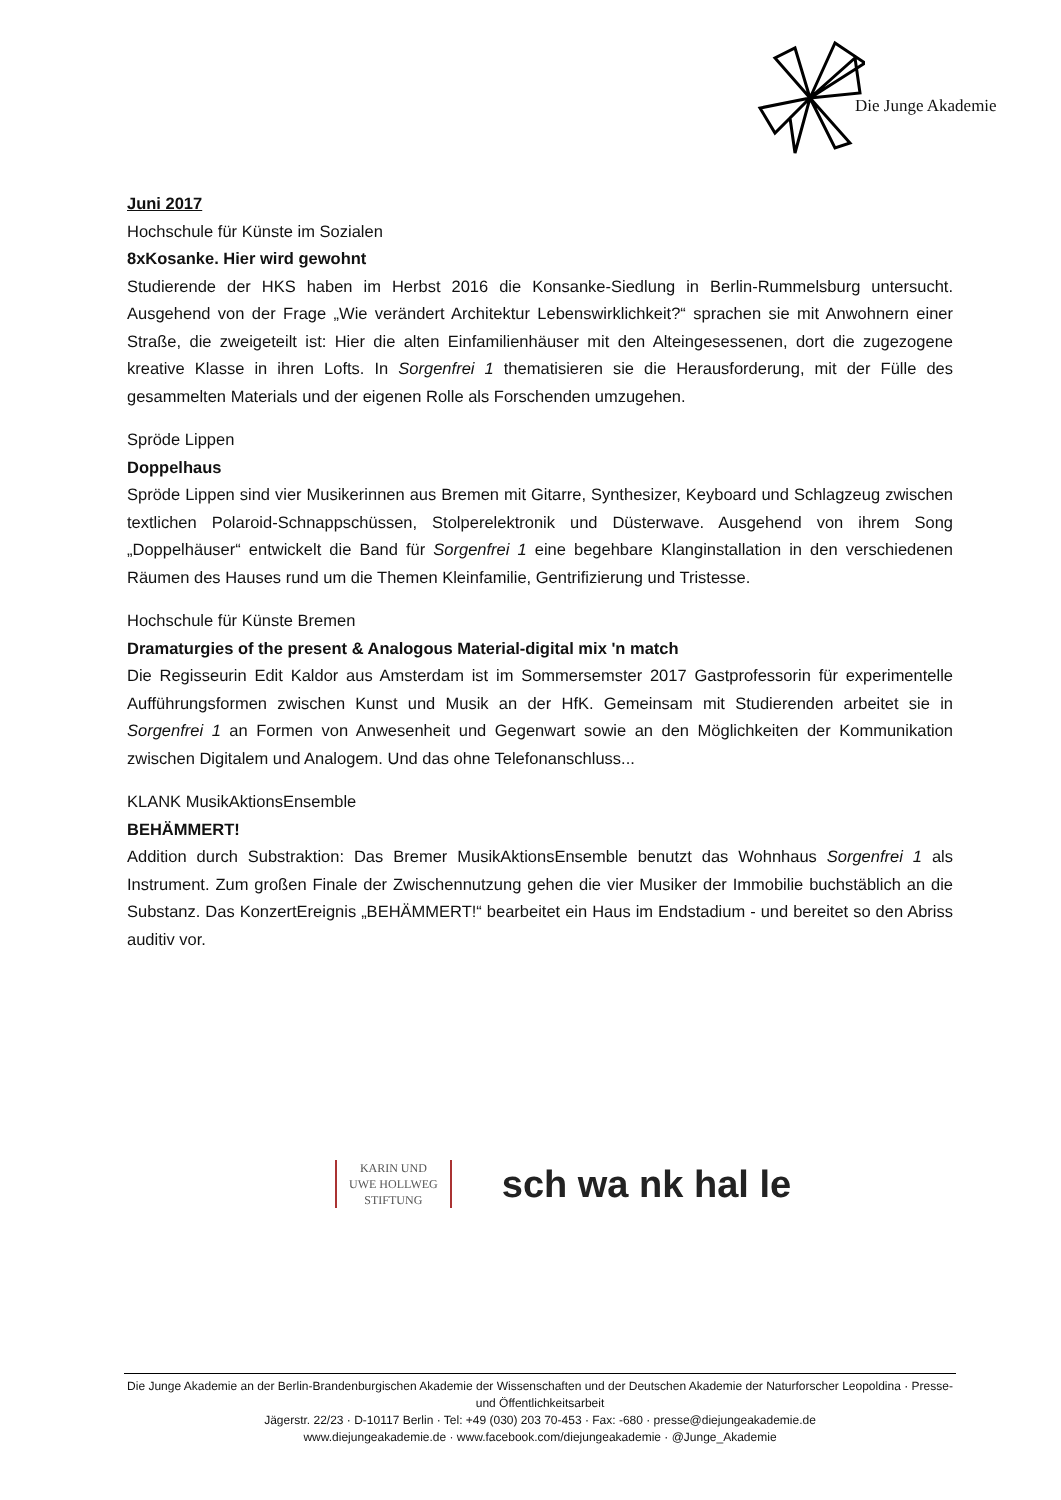Die Junge Akademie
Juni 2017
Hochschule für Künste im Sozialen
8xKosanke. Hier wird gewohnt
Studierende der HKS haben im Herbst 2016 die Konsanke-Siedlung in Berlin-Rummelsburg untersucht. Ausgehend von der Frage „Wie verändert Architektur Lebenswirklichkeit?“ sprachen sie mit Anwohnern einer Straße, die zweigeteilt ist: Hier die alten Einfamilienhäuser mit den Alteingesessenen, dort die zugezogene kreative Klasse in ihren Lofts. In Sorgenfrei 1 thematisieren sie die Herausforderung, mit der Fülle des gesammelten Materials und der eigenen Rolle als Forschenden umzugehen.
Spröde Lippen
Doppelhaus
Spröde Lippen sind vier Musikerinnen aus Bremen mit Gitarre, Synthesizer, Keyboard und Schlagzeug zwischen textlichen Polaroid-Schnappschüssen, Stolperelektronik und Düsterwave. Ausgehend von ihrem Song „Doppelhäuser“ entwickelt die Band für Sorgenfrei 1 eine begehbare Klanginstallation in den verschiedenen Räumen des Hauses rund um die Themen Kleinfamilie, Gentrifizierung und Tristesse.
Hochschule für Künste Bremen
Dramaturgies of the present & Analogous Material-digital mix 'n match
Die Regisseurin Edit Kaldor aus Amsterdam ist im Sommersemster 2017 Gastprofessorin für experimentelle Aufführungsformen zwischen Kunst und Musik an der HfK. Gemeinsam mit Studierenden arbeitet sie in Sorgenfrei 1 an Formen von Anwesenheit und Gegenwart sowie an den Möglichkeiten der Kommunikation zwischen Digitalem und Analogem. Und das ohne Telefonanschluss...
KLANK MusikAktionsEnsemble
BEHÄMMERT!
Addition durch Substraktion: Das Bremer MusikAktionsEnsemble benutzt das Wohnhaus Sorgenfrei 1 als Instrument. Zum großen Finale der Zwischennutzung gehen die vier Musiker der Immobilie buchstäblich an die Substanz. Das KonzertEreignis „BEHÄMMERT!“ bearbeitet ein Haus im Endstadium - und bereitet so den Abriss auditiv vor.
KARIN UND
UWE HOLLWEG
STIFTUNG
sch wa nk hal le
Die Junge Akademie an der Berlin-Brandenburgischen Akademie der Wissenschaften und der Deutschen Akademie der Naturforscher Leopoldina · Presse- und Öffentlichkeitsarbeit
Jägerstr. 22/23 · D-10117 Berlin · Tel: +49 (030) 203 70-453 · Fax: -680 · presse@diejungeakademie.de
www.diejungeakademie.de · www.facebook.com/diejungeakademie · @Junge_Akademie